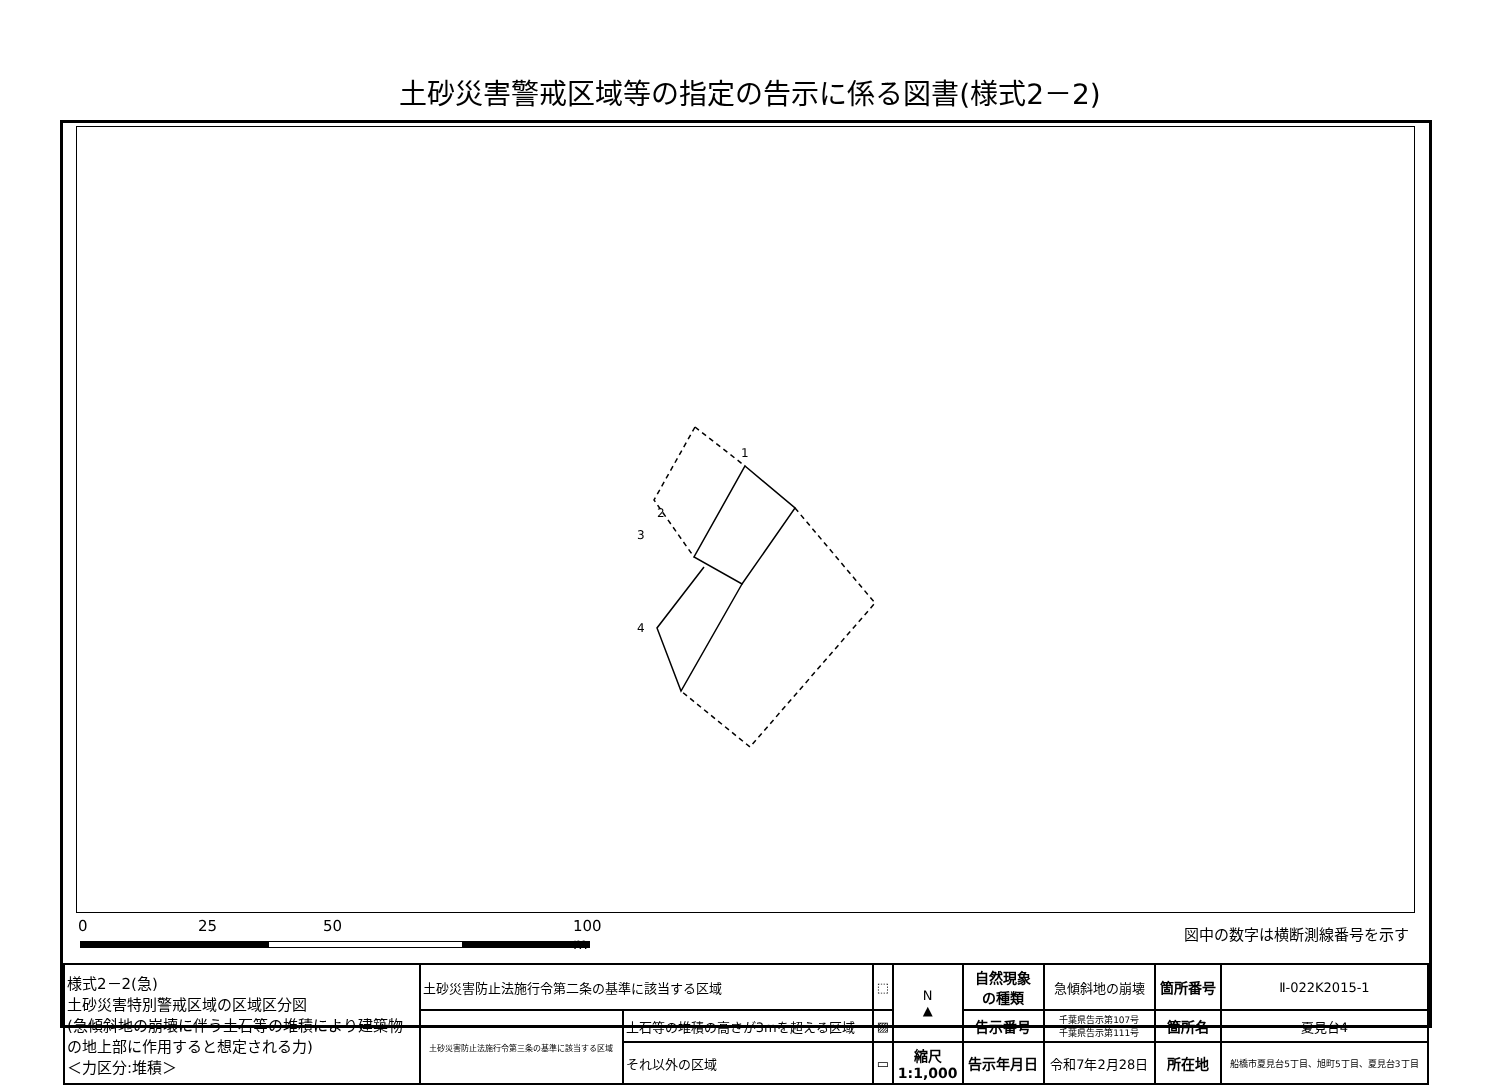土砂災害警戒区域等の指定の告示に係る図書(様式2－2)
1
2
3
4
0 25 50
100
m
図中の数字は横断測線番号を示す
| 様式2－2(急) 土砂災害特別警戒区域の区域区分図 (急傾斜地の崩壊に伴う土石等の堆積により建築物の地上部に作用すると想定される力) ＜力区分:堆積＞ | 土砂災害防止法施行令第二条の基準に該当する区域 | | ⬚ | N ▲ | 自然現象 の種類 | 急傾斜地の崩壊 | 箇所番号 | Ⅱ-022K2015-1 |
| | 土砂災害防止法施行令第三条の基準に該当する区域 | 土石等の堆積の高さが3mを超える区域 | ▨ | | 告示番号 | 千葉県告示第107号 千葉県告示第111号 | 箇所名 | 夏見台4 |
| | | それ以外の区域 | ▭ | 縮尺 1:1,000 | 告示年月日 | 令和7年2月28日 | 所在地 | 船橋市夏見台5丁目、旭町5丁目、夏見台3丁目 |